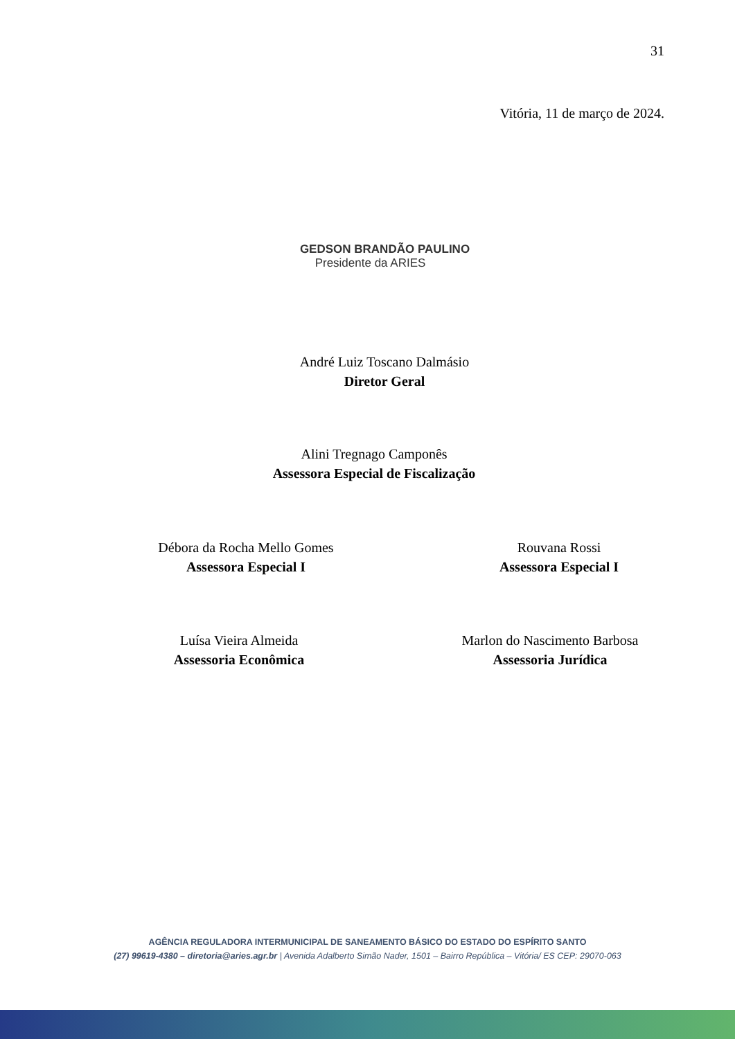31
Vitória, 11 de março de 2024.
GEDSON BRANDÃO PAULINO
Presidente da ARIES
André Luiz Toscano Dalmásio
Diretor Geral
Alini Tregnago Camponês
Assessora Especial de Fiscalização
Débora da Rocha Mello Gomes
Assessora Especial I
Rouvana Rossi
Assessora Especial I
Luísa Vieira Almeida
Assessoria Econômica
Marlon do Nascimento Barbosa
Assessoria Jurídica
AGÊNCIA REGULADORA INTERMUNICIPAL DE SANEAMENTO BÁSICO DO ESTADO DO ESPÍRITO SANTO
(27) 99619-4380 – diretoria@aries.agr.br | Avenida Adalberto Simão Nader, 1501 – Bairro República – Vitória/ ES CEP: 29070-063